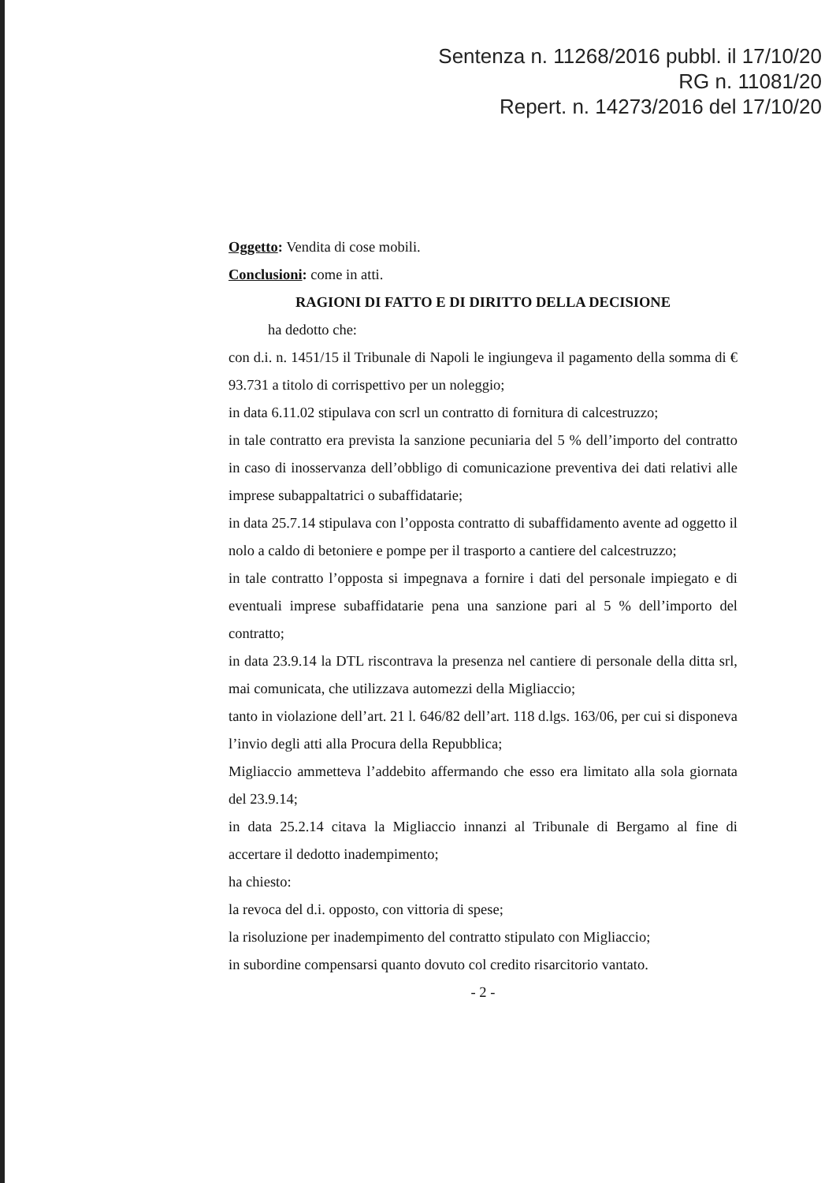Sentenza n. 11268/2016 pubbl. il 17/10/20
RG n. 11081/20
Repert. n. 14273/2016 del 17/10/20
Oggetto: Vendita di cose mobili.
Conclusioni: come in atti.
RAGIONI DI FATTO E DI DIRITTO DELLA DECISIONE
ha dedotto che:
con d.i. n. 1451/15 il Tribunale di Napoli le ingiungeva il pagamento della somma di € 93.731 a titolo di corrispettivo per un noleggio;
in data 6.11.02 stipulava con scrl un contratto di fornitura di calcestruzzo;
in tale contratto era prevista la sanzione pecuniaria del 5 % dell’importo del contratto in caso di inosservanza dell’obbligo di comunicazione preventiva dei dati relativi alle imprese subappaltatrici o subaffidatarie;
in data 25.7.14 stipulava con l’opposta contratto di subaffidamento avente ad oggetto il nolo a caldo di betoniere e pompe per il trasporto a cantiere del calcestruzzo;
in tale contratto l’opposta si impegnava a fornire i dati del personale impiegato e di eventuali imprese subaffidatarie pena una sanzione pari al 5 % dell’importo del contratto;
in data 23.9.14 la DTL riscontrava la presenza nel cantiere di personale della ditta srl, mai comunicata, che utilizzava automezzi della Migliaccio;
tanto in violazione dell’art. 21 l. 646/82 dell’art. 118 d.lgs. 163/06, per cui si disponeva l’invio degli atti alla Procura della Repubblica;
Migliaccio ammetteva l’addebito affermando che esso era limitato alla sola giornata del 23.9.14;
in data 25.2.14 citava la Migliaccio innanzi al Tribunale di Bergamo al fine di accertare il dedotto inadempimento;
ha chiesto:
la revoca del d.i. opposto, con vittoria di spese;
la risoluzione per inadempimento del contratto stipulato con Migliaccio;
in subordine compensarsi quanto dovuto col credito risarcitorio vantato.
- 2 -